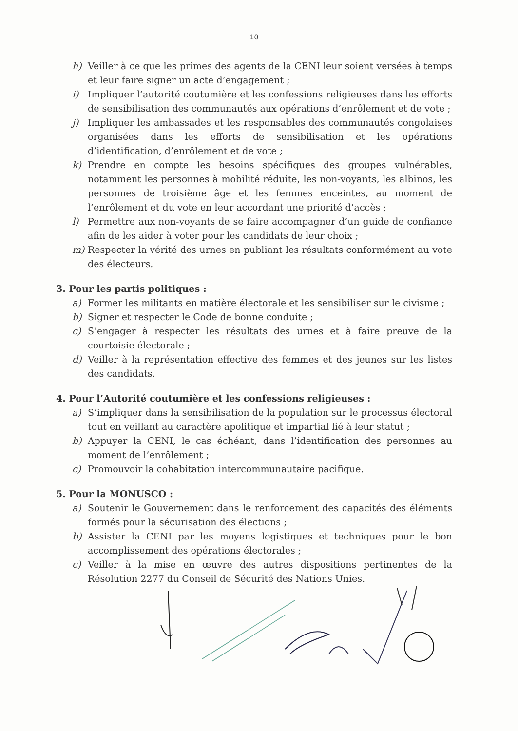10
h) Veiller à ce que les primes des agents de la CENI leur soient versées à temps et leur faire signer un acte d’engagement ;
i) Impliquer l’autorité coutumière et les confessions religieuses dans les efforts de sensibilisation des communautés aux opérations d’enrôlement et de vote ;
j) Impliquer les ambassades et les responsables des communautés congolaises organisées dans les efforts de sensibilisation et les opérations d’identification, d’enrôlement et de vote ;
k) Prendre en compte les besoins spécifiques des groupes vulnérables, notamment les personnes à mobilité réduite, les non-voyants, les albinos, les personnes de troisième âge et les femmes enceintes, au moment de l’enrôlement et du vote en leur accordant une priorité d’accès ;
l) Permettre aux non-voyants de se faire accompagner d’un guide de confiance afin de les aider à voter pour les candidats de leur choix ;
m) Respecter la vérité des urnes en publiant les résultats conformément au vote des électeurs.
3. Pour les partis politiques :
a) Former les militants en matière électorale et les sensibiliser sur le civisme ;
b) Signer et respecter le Code de bonne conduite ;
c) S’engager à respecter les résultats des urnes et à faire preuve de la courtoisie électorale ;
d) Veiller à la représentation effective des femmes et des jeunes sur les listes des candidats.
4. Pour l’Autorité coutumière et les confessions religieuses :
a) S’impliquer dans la sensibilisation de la population sur le processus électoral tout en veillant au caractère apolitique et impartial lié à leur statut ;
b) Appuyer la CENI, le cas échéant, dans l’identification des personnes au moment de l’enrôlement ;
c) Promouvoir la cohabitation intercommunautaire pacifique.
5. Pour la MONUSCO :
a) Soutenir le Gouvernement dans le renforcement des capacités des éléments formés pour la sécurisation des élections ;
b) Assister la CENI par les moyens logistiques et techniques pour le bon accomplissement des opérations électorales ;
c) Veiller à la mise en œuvre des autres dispositions pertinentes de la Résolution 2277 du Conseil de Sécurité des Nations Unies.